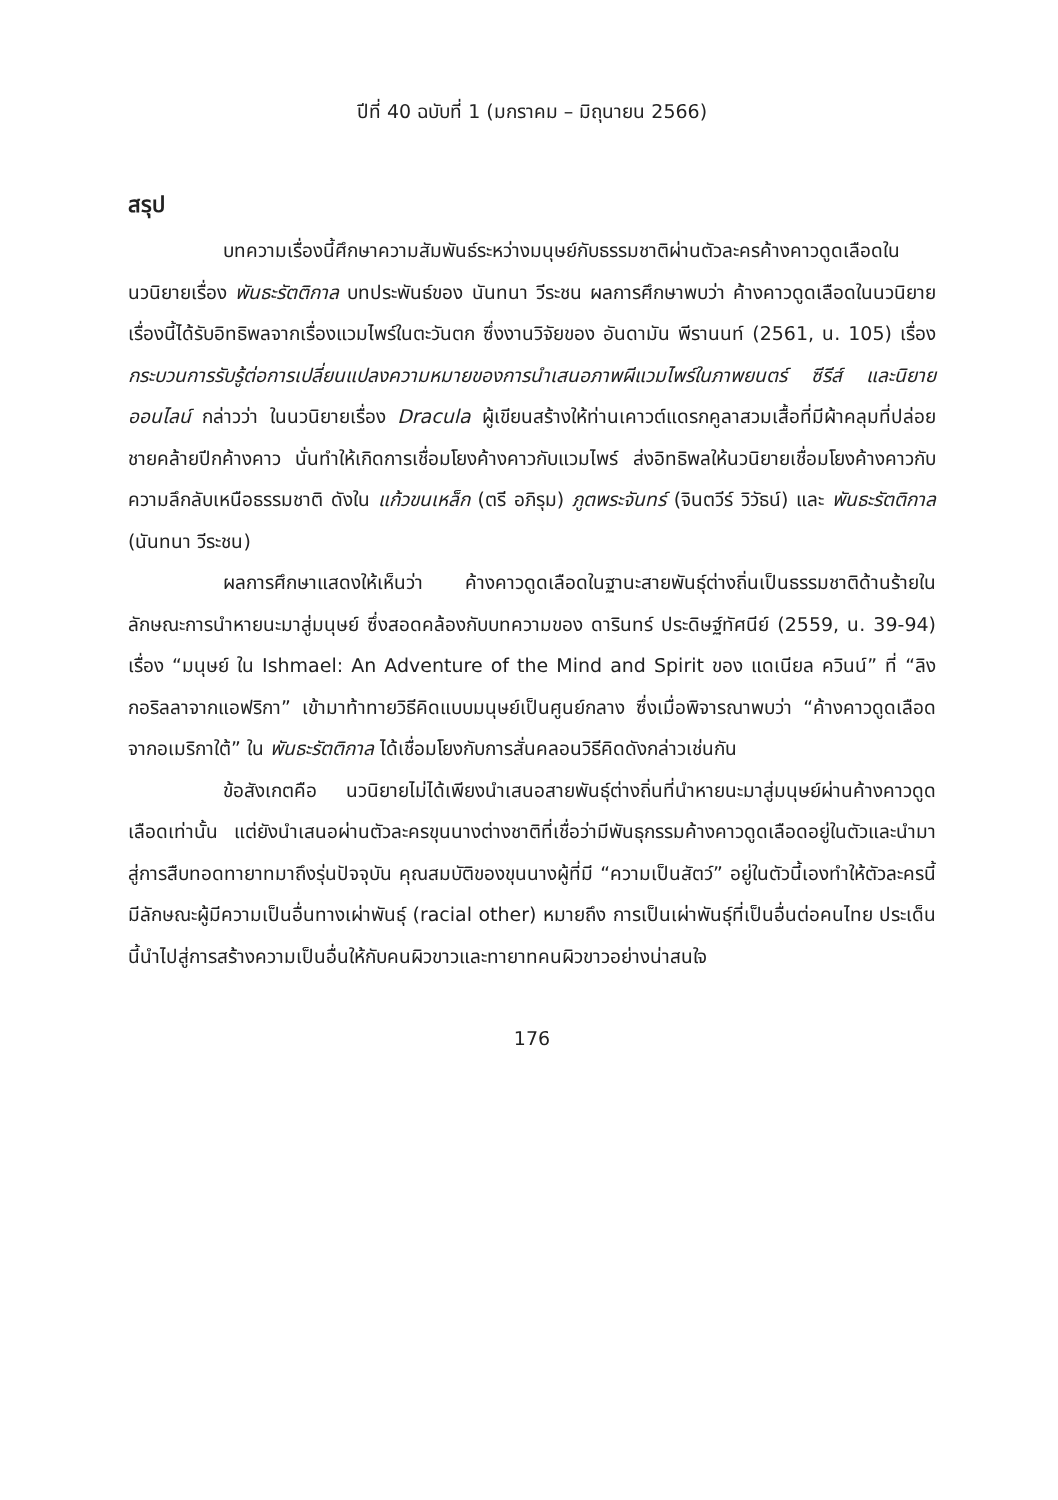ปีที่ 40 ฉบับที่ 1 (มกราคม – มิถุนายน 2566)
สรุป
บทความเรื่องนี้ศึกษาความสัมพันธ์ระหว่างมนุษย์กับธรรมชาติผ่านตัวละครค้างคาวดูดเลือดในนวนิยายเรื่อง พันธะรัตติกาล บทประพันธ์ของ นันทนา วีระชน ผลการศึกษาพบว่า ค้างคาวดูดเลือดในนวนิยายเรื่องนี้ได้รับอิทธิพลจากเรื่องแวมไพร์ในตะวันตก ซึ่งงานวิจัยของ อันดามัน พีรานนท์ (2561, น. 105) เรื่อง กระบวนการรับรู้ต่อการเปลี่ยนแปลงความหมายของการนำเสนอภาพผีแวมไพร์ในภาพยนตร์ ซีรีส์ และนิยายออนไลน์ กล่าวว่า ในนวนิยายเรื่อง Dracula ผู้เขียนสร้างให้ท่านเคาวต์แดรกคูลาสวมเสื้อที่มีผ้าคลุมที่ปล่อยชายคล้ายปีกค้างคาว นั่นทำให้เกิดการเชื่อมโยงค้างคาวกับแวมไพร์ ส่งอิทธิพลให้นวนิยายเชื่อมโยงค้างคาวกับความลึกลับเหนือธรรมชาติ ดังใน แก้วขนเหล็ก (ตรี อภิรุม) ภูตพระจันทร์ (จินตวีร์ วิวัธน์) และ พันธะรัตติกาล (นันทนา วีระชน)
ผลการศึกษาแสดงให้เห็นว่า ค้างคาวดูดเลือดในฐานะสายพันธุ์ต่างถิ่นเป็นธรรมชาติด้านร้ายในลักษณะการนำหายนะมาสู่มนุษย์ ซึ่งสอดคล้องกับบทความของ ดารินทร์ ประดิษฐ์ทัศนีย์ (2559, น. 39-94) เรื่อง “มนุษย์ ใน Ishmael: An Adventure of the Mind and Spirit ของ แดเนียล ควินน์” ที่ “ลิงกอริลลาจากแอฟริกา” เข้ามาท้าทายวิธีคิดแบบมนุษย์เป็นศูนย์กลาง ซึ่งเมื่อพิจารณาพบว่า “ค้างคาวดูดเลือดจากอเมริกาใต้” ใน พันธะรัตติกาล ได้เชื่อมโยงกับการสั่นคลอนวิธีคิดดังกล่าวเช่นกัน
ข้อสังเกตคือ นวนิยายไม่ได้เพียงนำเสนอสายพันธุ์ต่างถิ่นที่นำหายนะมาสู่มนุษย์ผ่านค้างคาวดูดเลือดเท่านั้น แต่ยังนำเสนอผ่านตัวละครขุนนางต่างชาติที่เชื่อว่ามีพันธุกรรมค้างคาวดูดเลือดอยู่ในตัวและนำมาสู่การสืบทอดทายาทมาถึงรุ่นปัจจุบัน คุณสมบัติของขุนนางผู้ที่มี “ความเป็นสัตว์” อยู่ในตัวนี้เองทำให้ตัวละครนี้มีลักษณะผู้มีความเป็นอื่นทางเผ่าพันธุ์ (racial other) หมายถึง การเป็นเผ่าพันธุ์ที่เป็นอื่นต่อคนไทย ประเด็นนี้นำไปสู่การสร้างความเป็นอื่นให้กับคนผิวขาวและทายาทคนผิวขาวอย่างน่าสนใจ
176